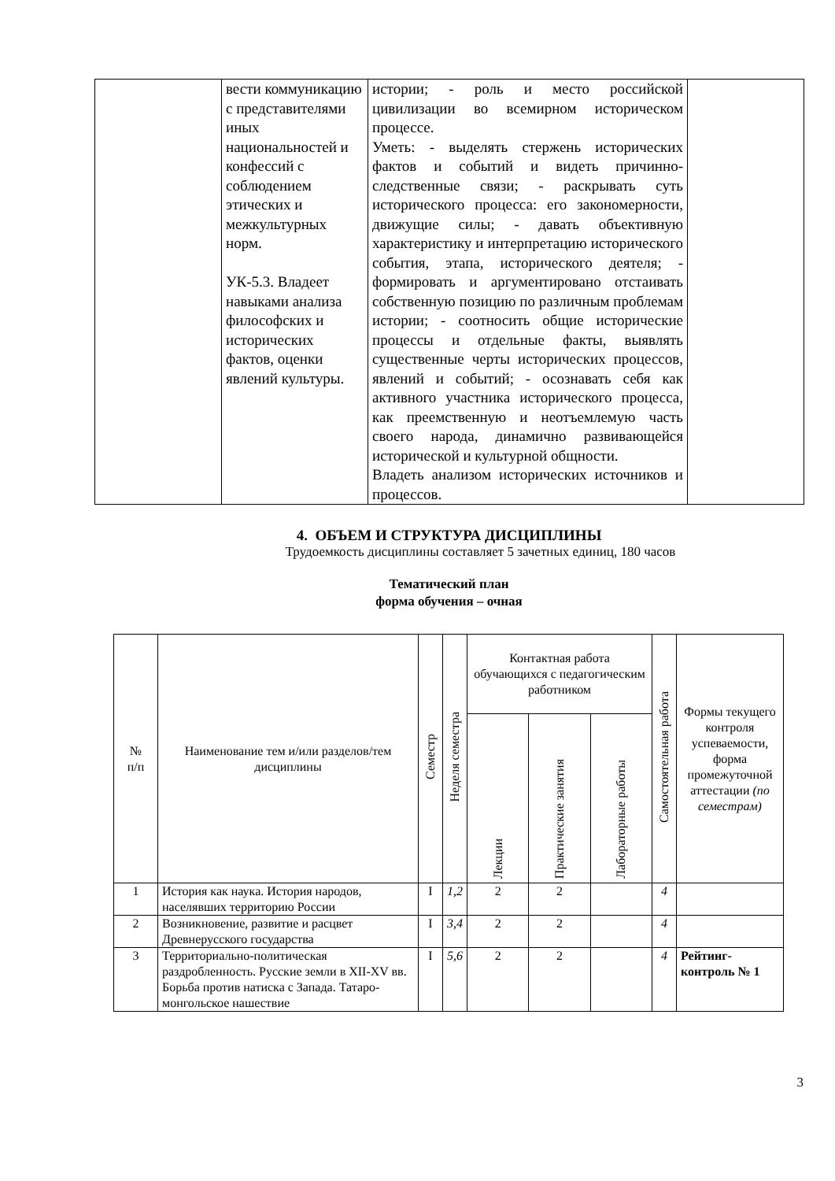| | вести коммуникацию с представителями иных национальностей и конфессий с соблюдением этических и межкультурных норм. УК-5.3. Владеет навыками анализа философских и исторических фактов, оценки явлений культуры. | истории; - роль и место российской цивилизации во всемирном историческом процессе. Уметь: - выделять стержень исторических фактов и событий и видеть причинно-следственные связи; - раскрывать суть исторического процесса: его закономерности, движущие силы; - давать объективную характеристику и интерпретацию исторического события, этапа, исторического деятеля; - формировать и аргументировано отстаивать собственную позицию по различным проблемам истории; - соотносить общие исторические процессы и отдельные факты, выявлять существенные черты исторических процессов, явлений и событий; - осознавать себя как активного участника исторического процесса, как преемственную и неотъемлемую часть своего народа, динамично развивающейся исторической и культурной общности. Владеть анализом исторических источников и процессов. | |
4. ОБЪЕМ И СТРУКТУРА ДИСЦИПЛИНЫ
Трудоемкость дисциплины составляет 5 зачетных единиц, 180 часов
Тематический план
форма обучения – очная
| № п/п | Наименование тем и/или разделов/тем дисциплины | Семестр | Неделя семестра | Контактная работа обучающихся с педагогическим работником | | | Самостоятельная работа | Формы текущего контроля успеваемости, форма промежуточной аттестации (по семестрам) |
| --- | --- | --- | --- | --- | --- | --- | --- | --- |
| | | | | Лекции | Практические занятия | Лабораторные работы | | |
| 1 | История как наука. История народов, населявших территорию России | I | 1,2 | 2 | 2 | | 4 | |
| 2 | Возникновение, развитие и расцвет Древнерусского государства | I | 3,4 | 2 | 2 | | 4 | |
| 3 | Территориально-политическая раздробленность. Русские земли в XII-XV вв. Борьба против натиска с Запада. Татаро-монгольское нашествие | I | 5,6 | 2 | 2 | | 4 | Рейтинг-контроль № 1 |
3